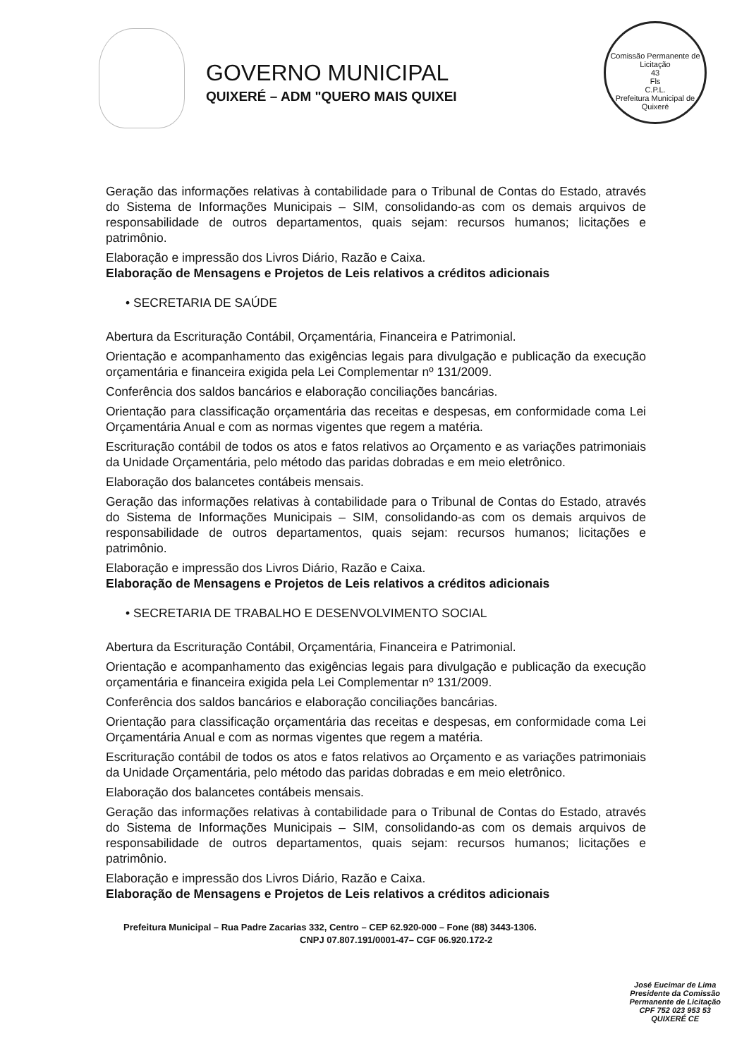GOVERNO MUNICIPAL
QUIXERÉ – ADM "QUERO MAIS QUIXEI
Comissão Permanente de Licitação
43
Fls
C.P.L.
Prefeitura Municipal de Quixeré
Geração das informações relativas à contabilidade para o Tribunal de Contas do Estado, através do Sistema de Informações Municipais – SIM, consolidando-as com os demais arquivos de responsabilidade de outros departamentos, quais sejam: recursos humanos; licitações e patrimônio.
Elaboração e impressão dos Livros Diário, Razão e Caixa.
Elaboração de Mensagens e Projetos de Leis relativos a créditos adicionais
• SECRETARIA DE SAÚDE
Abertura da Escrituração Contábil, Orçamentária, Financeira e Patrimonial.
Orientação e acompanhamento das exigências legais para divulgação e publicação da execução orçamentária e financeira exigida pela Lei Complementar nº 131/2009.
Conferência dos saldos bancários e elaboração conciliações bancárias.
Orientação para classificação orçamentária das receitas e despesas, em conformidade coma Lei Orçamentária Anual e com as normas vigentes que regem a matéria.
Escrituração contábil de todos os atos e fatos relativos ao Orçamento e as variações patrimoniais da Unidade Orçamentária, pelo método das paridas dobradas e em meio eletrônico.
Elaboração dos balancetes contábeis mensais.
Geração das informações relativas à contabilidade para o Tribunal de Contas do Estado, através do Sistema de Informações Municipais – SIM, consolidando-as com os demais arquivos de responsabilidade de outros departamentos, quais sejam: recursos humanos; licitações e patrimônio.
Elaboração e impressão dos Livros Diário, Razão e Caixa.
Elaboração de Mensagens e Projetos de Leis relativos a créditos adicionais
• SECRETARIA DE TRABALHO E DESENVOLVIMENTO SOCIAL
Abertura da Escrituração Contábil, Orçamentária, Financeira e Patrimonial.
Orientação e acompanhamento das exigências legais para divulgação e publicação da execução orçamentária e financeira exigida pela Lei Complementar nº 131/2009.
Conferência dos saldos bancários e elaboração conciliações bancárias.
Orientação para classificação orçamentária das receitas e despesas, em conformidade coma Lei Orçamentária Anual e com as normas vigentes que regem a matéria.
Escrituração contábil de todos os atos e fatos relativos ao Orçamento e as variações patrimoniais da Unidade Orçamentária, pelo método das paridas dobradas e em meio eletrônico.
Elaboração dos balancetes contábeis mensais.
Geração das informações relativas à contabilidade para o Tribunal de Contas do Estado, através do Sistema de Informações Municipais – SIM, consolidando-as com os demais arquivos de responsabilidade de outros departamentos, quais sejam: recursos humanos; licitações e patrimônio.
Elaboração e impressão dos Livros Diário, Razão e Caixa.
Elaboração de Mensagens e Projetos de Leis relativos a créditos adicionais
Prefeitura Municipal – Rua Padre Zacarias 332, Centro – CEP 62.920-000 – Fone (88) 3443-1306.
CNPJ 07.807.191/0001-47– CGF 06.920.172-2
José Eucimar de Lima
Presidente da Comissão
Permanente de Licitação
CPF 752 023 953 53
QUIXERÉ CE